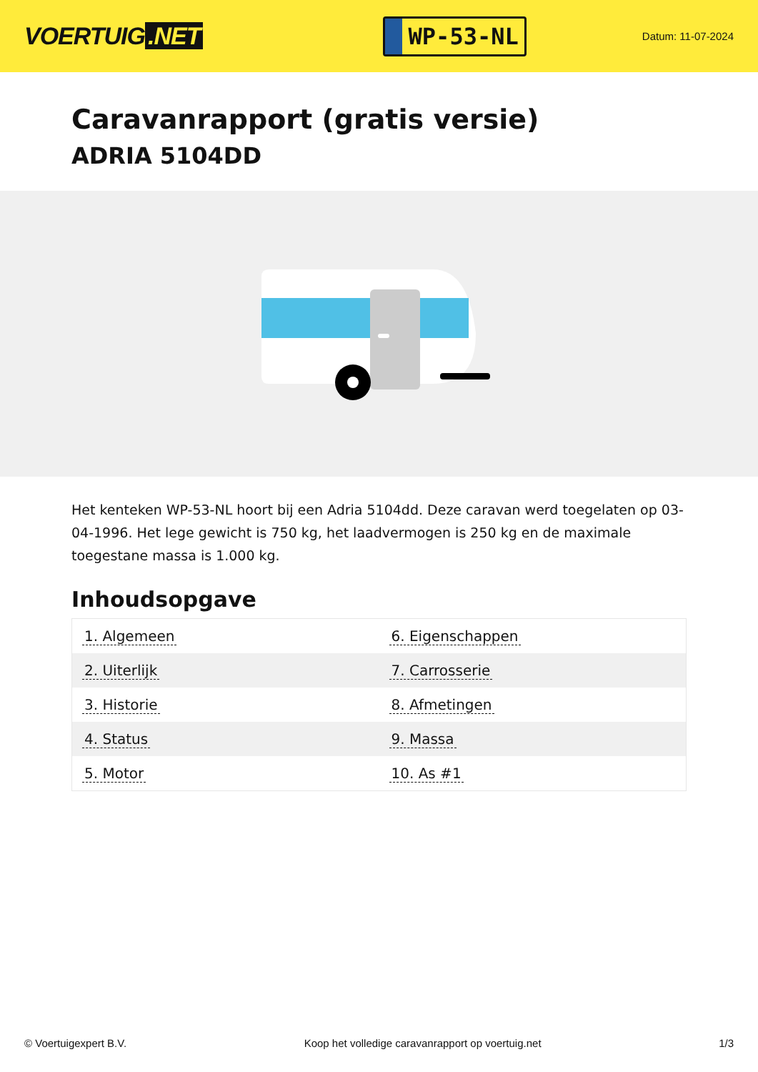VOERTUIG.NET
WP-53-NL
Datum: 11-07-2024
Caravanrapport (gratis versie)
ADRIA 5104DD
Het kenteken WP-53-NL hoort bij een Adria 5104dd. Deze caravan werd toegelaten op 03-04-1996. Het lege gewicht is 750 kg, het laadvermogen is 250 kg en de maximale toegestane massa is 1.000 kg.
Inhoudsopgave
| 1. Algemeen | 6. Eigenschappen |
| 2. Uiterlijk | 7. Carrosserie |
| 3. Historie | 8. Afmetingen |
| 4. Status | 9. Massa |
| 5. Motor | 10. As #1 |
© Voertuigexpert B.V. Koop het volledige caravanrapport op voertuig.net 1/3